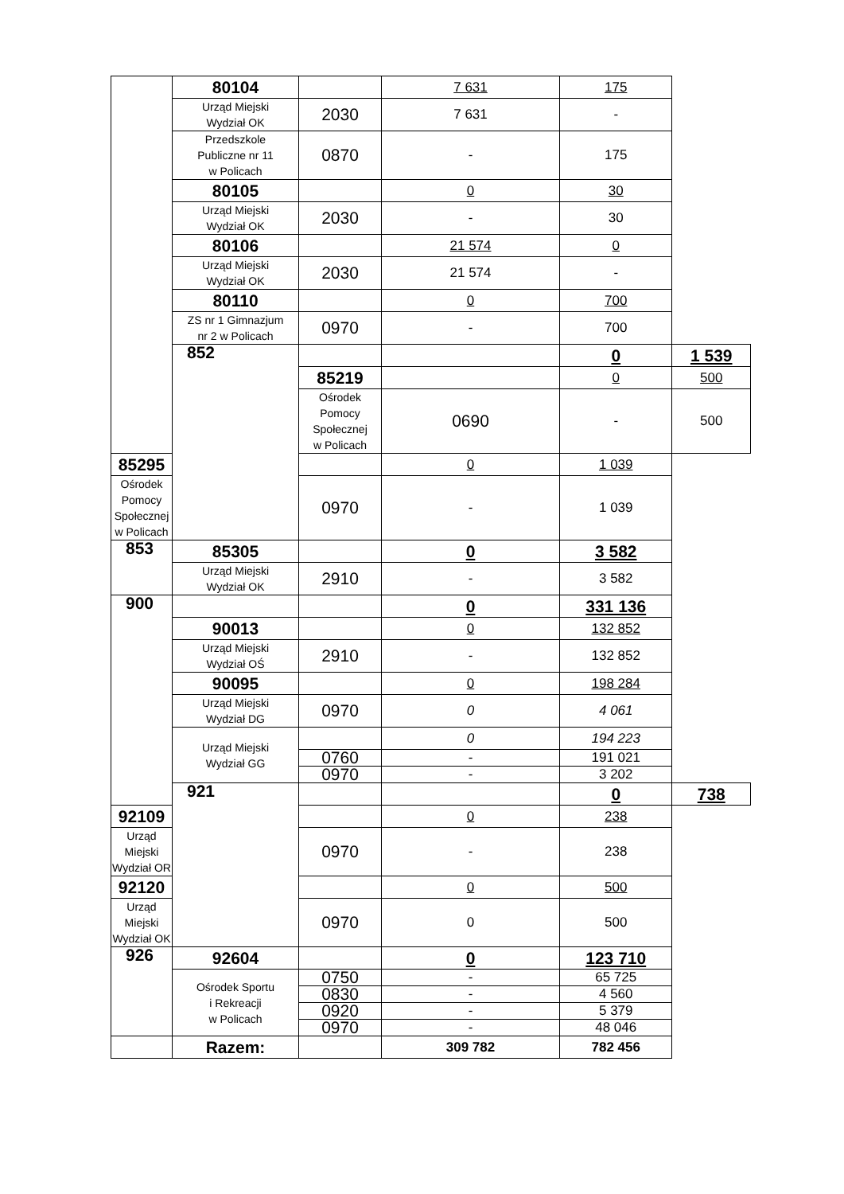| | 80104 | | 7 631 | 175 | |
| | Urząd Miejski Wydział OK | 2030 | 7 631 | - | |
| | Przedszkole Publiczne nr 11 w Policach | 0870 | - | 175 | |
| | 80105 | | 0 | 30 | |
| | Urząd Miejski Wydział OK | 2030 | - | 30 | |
| | 80106 | | 21 574 | 0 | |
| | Urząd Miejski Wydział OK | 2030 | 21 574 | - | |
| | 80110 | | 0 | 700 | |
| | ZS nr 1 Gimnazjum nr 2 w Policach | 0970 | - | 700 | |
| | 852 | | | 0 | 1 539 |
| | | 85219 | | 0 | 500 |
| | | Ośrodek Pomocy Społecznej w Policach | 0690 | - | 500 |
| 85295 | | | 0 | 1 039 | |
| Ośrodek Pomocy Społecznej w Policach | | 0970 | - | 1 039 | |
| 853 | 85305 | | 0 | 3 582 | |
| | Urząd Miejski Wydział OK | 2910 | - | 3 582 | |
| 900 | | | 0 | 331 136 | |
| | 90013 | | 0 | 132 852 | |
| | Urząd Miejski Wydział OŚ | 2910 | - | 132 852 | |
| | 90095 | | 0 | 198 284 | |
| | Urząd Miejski Wydział DG | 0970 | 0 | 4 061 | |
| | Urząd Miejski Wydział GG | | 0 | 194 223 | |
| | | 0760 | - | 191 021 | |
| | | 0970 | - | 3 202 | |
| | 921 | | | 0 | 738 |
| 92109 | | | 0 | 238 | |
| Urząd Miejski Wydział OR | | 0970 | - | 238 | |
| 92120 | | | 0 | 500 | |
| Urząd Miejski Wydział OK | | 0970 | 0 | 500 | |
| 926 | 92604 | | 0 | 123 710 | |
| | Ośrodek Sportu i Rekreacji w Policach | 0750 | - | 65 725 | |
| | | 0830 | - | 4 560 | |
| | | 0920 | - | 5 379 | |
| | | 0970 | - | 48 046 | |
| | Razem: | | 309 782 | 782 456 | |